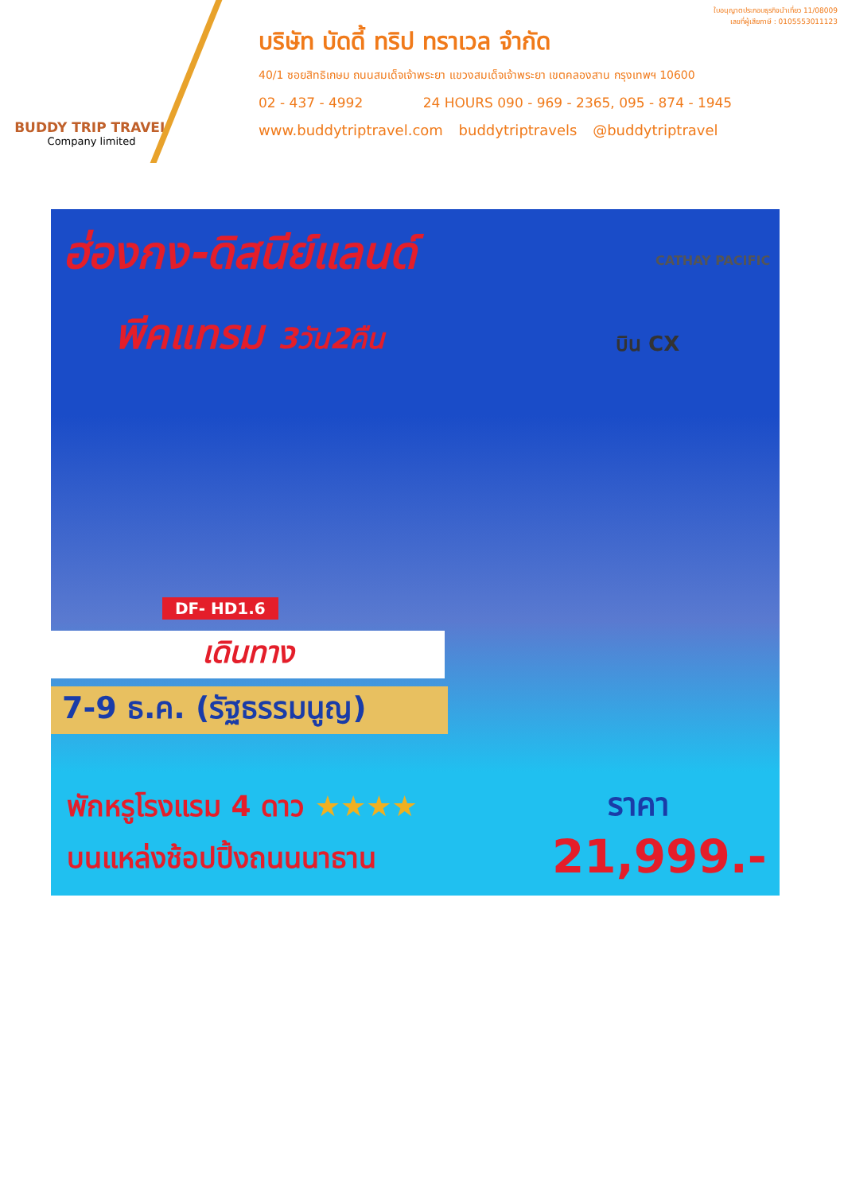BUDDY TRIP TRAVEL
Company limited
ใบอนุญาตประกอบธุรกิจนำเที่ยว 11/08009
เลขที่ผู้เสียภาษี : 0105553011123
บริษัท บัดดี้ ทริป ทราเวล จำกัด
40/1 ซอยสิทธิเกษม ถนนสมเด็จเจ้าพระยา แขวงสมเด็จเจ้าพระยา เขตคลองสาน กรุงเทพฯ 10600
02 - 437 - 4992 24 HOURS 090 - 969 - 2365, 095 - 874 - 1945
www.buddytriptravel.com buddytriptravels @buddytriptravel
ฮ่องกง-ดิสนีย์แลนด์
พีคแทรม 3วัน2คืน
CATHAY PACIFIC
บิน CX
DF- HD1.6
เดินทาง
7-9 ธ.ค. (รัฐธรรมนูญ)
พักหรูโรงแรม 4 ดาว ★★★★
บนแหล่งช้อปปิ้งถนนนาธาน
ราคา
21,999.-